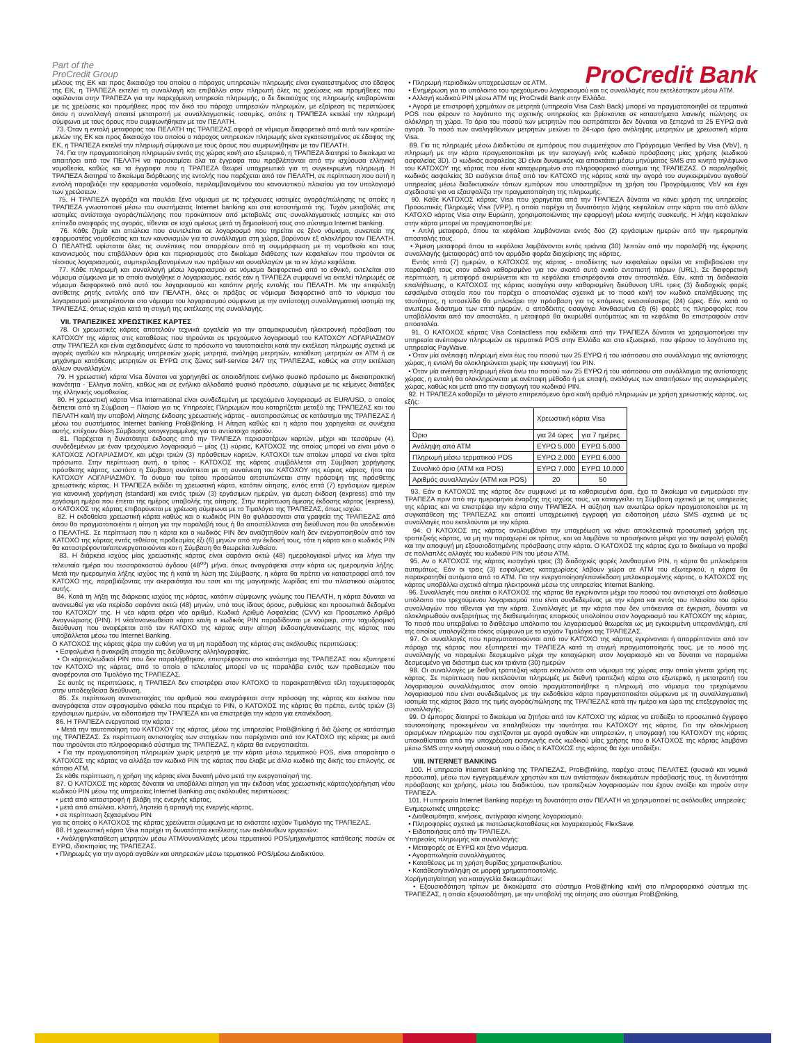Part of the
ProCredit Group
ProCredit Bank
μέλους της ΕΚ και προς δικαιούχο του οποίου ο πάροχος υπηρεσιών πληρωμής είναι εγκατεστημένος στο έδαφος της ΕΚ, η ΤΡΑΠΕΖΑ εκτελεί τη συναλλαγή και επιβάλλει στον πληρωτή όλες τις χρεώσεις και προμήθειες που οφείλονται στην ΤΡΑΠΕΖΑ για την παρεχόμενη υπηρεσία πληρωμής, ο δε δικαιούχος της πληρωμής επιβαρύνεται με τις χρεώσεις και προμήθειες προς τον δικό του πάροχο υπηρεσιών πληρωμών, με εξαίρεση τις περιπτώσεις όπου η συναλλαγή απαιτεί μετατροπή με συναλλαγματικές ισοτιμίες, οπότε η ΤΡΑΠΕΖΑ εκτελεί την πληρωμή σύμφωνα με τους όρους που συμφωνήθηκαν με τον ΠΕΛΑΤΗ.
73. Όταν η εντολή μεταφοράς του ΠΕΛΑΤΗ της ΤΡΑΠΕΖΑΣ αφορά σε νόμισμα διαφορετικό από αυτά των κρατών-μελών της ΕΚ και προς δικαιούχο του οποίου ο πάροχος υπηρεσιών πληρωμής είναι εγκατεστημένος σε έδαφος της ΕΚ, η ΤΡΑΠΕΖΑ εκτελεί την πληρωμή σύμφωνα με τους όρους που συμφωνήθηκαν με τον ΠΕΛΑΤΗ.
74. Για την πραγματοποίηση πληρωμών εντός της χώρας και/ή στο εξωτερικό, η ΤΡΑΠΕΖΑ διατηρεί το δικαίωμα να απαιτήσει από τον ΠΕΛΑΤΗ να προσκομίσει όλα τα έγγραφα που προβλέπονται από την ισχύουσα ελληνική νομοθεσία, καθώς και τα έγγραφα που η ΤΡΑΠΕΖΑ θεωρεί υποχρεωτικά για τη συγκεκριμένη πληρωμή. Η ΤΡΑΠΕΖΑ διατηρεί το δικαίωμα διόρθωσης της εντολής που παρέχεται από τον ΠΕΛΑΤΗ, σε περίπτωση που αυτή η εντολή παραβιάζει την εφαρμοστέα νομοθεσία, περιλαμβανομένου του κανονιστικού πλαισίου για τον υπολογισμό των χρεώσεων.
75. Η ΤΡΑΠΕΖΑ αγοράζει και πουλάει ξένο νόμισμα με τις τρέχουσες ισοτιμίες αγοράς/πώλησης τις οποίες η ΤΡΑΠΕΖΑ γνωστοποιεί μέσω του συστήματος Internet banking και στα καταστήματά της. Τυχόν μεταβολές στις ισοτιμίες αντίστοιχα αγοράς/πώλησης που προκύπτουν από μεταβολές στις συναλλαγματικές ισοτιμίες και στο επίπεδο αναφοράς της αγοράς, τίθενται σε ισχύ αμέσως μετά τη δημοσίευσή τους στο σύστημα Internet banking.
76. Κάθε ζημία και απώλεια που συντελείται σε λογαριασμό που τηρείται σε ξένο νόμισμα, συνεπεία της εφαρμοστέας νομοθεσίας και των κανονισμών για το συνάλλαγμα στη χώρα, βαρύνουν εξ ολοκλήρου τον ΠΕΛΑΤΗ. Ο ΠΕΛΑΤΗΣ υφίσταται όλες τις συνέπειες που απορρέουν από τη συμμόρφωση με τη νομοθεσία και τους κανονισμούς που επιβάλλουν όρια και περιορισμούς στο δικαίωμα διάθεσης των κεφαλαίων που τηρούνται σε τέτοιους λογαριασμούς, συμπεριλαμβανομένων των πράξεων και συναλλαγών με τα εν λόγω κεφάλαια.
77. Κάθε πληρωμή και συναλλαγή μέσω λογαριασμού σε νόμισμα διαφορετικό από το εθνικό, εκτελείται στο νόμισμα σύμφωνα με το οποίο ανοίχθηκε ο λογαριασμός, εκτός εάν η ΤΡΑΠΕΖΑ συμφωνεί να εκτελεί πληρωμές σε νόμισμα διαφορετικό από αυτό του λογαριασμού και κατόπιν ρητής εντολής του ΠΕΛΑΤΗ. Με την επιφύλαξη αντίθετης ρητής εντολής από τον ΠΕΛΑΤΗ, όλες οι πράξεις σε νόμισμα διαφορετικό από το νόμισμα του λογαριασμού μετατρέπονται στο νόμισμα του λογαριασμού σύμφωνα με την αντίστοιχη συναλλαγματική ισοτιμία της ΤΡΑΠΕΖΑΣ, όπως ισχύει κατά τη στιγμή της εκτέλεσης της συναλλαγής.
VII. ΤΡΑΠΕΖΙΚΕΣ ΧΡΕΩΣΤΙΚΕΣ ΚΑΡΤΕΣ
78. Οι χρεωστικές κάρτες αποτελούν τεχνικά εργαλεία για την απομακρυσμένη ηλεκτρονική πρόσβαση του ΚΑΤΟΧΟΥ της κάρτας στις καταθέσεις που τηρούνται σε τρεχούμενο λογαριασμό του ΚΑΤΟΧΟΥ ΛΟΓΑΡΙΑΣΜΟΥ στην ΤΡΑΠΕΖΑ και είναι σχεδιασμένες ώστε το πρόσωπο να ταυτοποιείται κατά την εκτέλεση πληρωμής σχετικά με αγορές αγαθών και πληρωμής υπηρεσιών χωρίς μετρητά, ανάληψη μετρητών, κατάθεση μετρητών σε ΑΤΜ ή σε μηχάνημα κατάθεσης μετρητών σε ΕΥΡΩ στις ζώνες self-service 24/7 της ΤΡΑΠΕΖΑΣ, καθώς και στην εκτέλεση άλλων συναλλαγών.
79. Η χρεωστική κάρτα Visa δύναται να χορηγηθεί σε οποιοδήποτε ενήλικο φυσικό πρόσωπο με δικαιοπρακτική ικανότητα - Έλληνα πολίτη, καθώς και σε ενήλικο αλλοδαπό φυσικό πρόσωπο, σύμφωνα με τις κείμενες διατάξεις της ελληνικής νομοθεσίας.
80. Η χρεωστική κάρτα Visa International είναι συνδεδεμένη με τρεχούμενο λογαριασμό σε EUR/USD, ο οποίος διέπεται από τη Σύμβαση – Πλαίσιο για τις Υπηρεσίες Πληρωμών που καταρτίζεται μεταξύ της ΤΡΑΠΕΖΑΣ και του ΠΕΛΑΤΗ και/ή την υποβολή Αίτησης έκδοσης χρεωστικής κάρτας - αυτοπροσώπως σε κατάστημα της ΤΡΑΠΕΖΑΣ ή μέσω του συστήματος Internet banking ProB@nking. Η Αίτηση καθώς και η κάρτα που χορηγείται σε συνέχεια αυτής, επέχουν θέση Σύμβασης υπογεγραμμένης για το αντίστοιχο προϊόν.
81. Παρέχεται η δυνατότητα έκδοσης από την ΤΡΑΠΕΖΑ περισσοτέρων καρτών, μέχρι και τεσσάρων (4), συνδεδεμένων με έναν τρεχούμενο λογαριασμό – μίας (1) κύριας, ΚΑΤΟΧΟΣ της οποίας μπορεί να είναι μόνο ο ΚΑΤΟΧΟΣ ΛΟΓΑΡΙΑΣΜΟΥ, και μέχρι τριών (3) πρόσθετων καρτών, ΚΑΤΟΧΟΙ των οποίων μπορεί να είναι τρίτα πρόσωπα. Στην περίπτωση αυτή, ο τρίτος - ΚΑΤΟΧΟΣ της κάρτας συμβάλλεται στη Σύμβαση χορήγησης πρόσθετης κάρτας, ωστόσο η Σύμβαση συνάπτεται με τη συναίνεση του ΚΑΤΟΧΟΥ της κύριας κάρτας, ήτοι του ΚΑΤΟΧΟΥ ΛΟΓΑΡΙΑΣΜΟΥ. Το όνομα του τρίτου προσώπου αποτυπώνεται στην πρόσοψη της πρόσθετης χρεωστικής κάρτας. Η ΤΡΑΠΕΖΑ εκδίδει τη χρεωστική κάρτα, κατόπιν αίτησης, εντός επτά (7) εργάσιμων ημερών για κανονική χορήγηση (standard) και εντός τριών (3) εργάσιμων ημερών, για άμεση έκδοση (express) από την εργάσιμη ημέρα που έπεται της ημέρας υποβολής της αίτησης. Στην περίπτωση άμεσης έκδοσης κάρτας (express), ο ΚΑΤΟΧΟΣ της κάρτας επιβαρύνεται με χρέωση σύμφωνα με το Τιμολόγιο της ΤΡΑΠΕΖΑΣ, όπως ισχύει.
82. Η εκδοθείσα χρεωστική κάρτα καθώς και ο κωδικός PIN θα φυλάσσονται στα γραφεία της ΤΡΑΠΕΖΑΣ από όπου θα πραγματοποιείται η αίτηση για την παραλαβή τους ή θα αποστέλλονται στη διεύθυνση που θα υποδεικνύει ο ΠΕΛΑΤΗΣ. Σε περίπτωση που η κάρτα και ο κωδικός PIN δεν αναζητηθούν και/ή δεν ενεργοποιηθούν από τον ΚΑΤΟΧΟ της κάρτας εντός τεθείσας προθεσμίας έξι (6) μηνών από την έκδοσή τους, τότε η κάρτα και ο κωδικός PIN θα καταστρέφονται/απενεργοποιούνται και η Σύμβαση θα θεωρείται λυθείσα.
83. Η διάρκεια ισχύος μίας χρεωστικής κάρτας είναι σαράντα οκτώ (48) ημερολογιακοί μήνες και λήγει την τελευταία ημέρα του τεσσαρακοστού όγδοου (48<sup>ου</sup>) μήνα, όπως αναγράφεται στην κάρτα ως ημερομηνία λήξης. Μετά την ημερομηνία λήξης ισχύος της ή κατά τη λύση της Σύμβασης, η κάρτα θα πρέπει να καταστραφεί από τον ΚΑΤΟΧΟ της, παραβιάζοντας την ακεραιότητα του τσιπ και της μαγνητικής λωρίδας επί του πλαστικού σώματος αυτής.
84. Κατά τη λήξη της διάρκειας ισχύος της κάρτας, κατόπιν σύμφωνης γνώμης του ΠΕΛΑΤΗ, η κάρτα δύναται να ανανεωθεί για νέα περίοδο σαράντα οκτώ (48) μηνών, υπό τους ίδιους όρους, ρυθμίσεις και προσωπικά δεδομένα του ΚΑΤΟΧΟΥ της. Η νέα κάρτα φέρει νέο αριθμό, Κωδικό Αριθμό Ασφαλείας (CVV) και Προσωπικό Αριθμό Αναγνώρισης (PIN). Η νέα/ανανεωθείσα κάρτα και/ή ο κωδικός PIN παραδίδονται με κούριερ, στην ταχυδρομική διεύθυνση που αναφέρεται από τον ΚΑΤΟΧΟ της κάρτας στην αίτηση έκδοσης/ανανέωσης της κάρτας που υποβάλλεται μέσω του Internet Banking.
Ο ΚΑΤΟΧΟΣ της κάρτας φέρει την ευθύνη για τη μη παράδοση της κάρτας στις ακόλουθες περιπτώσεις:
• Εσφαλμένα ή ανακριβή στοιχεία της διεύθυνσης αλληλογραφίας.
• Οι κάρτες/κωδικοί PIN που δεν παραλήφθηκαν, επιστρέφονται στο κατάστημα της ΤΡΑΠΕΖΑΣ που εξυπηρετεί τον ΚΑΤΟΧΟ της κάρτας, από το οποίο ο τελευταίος μπορεί να τις παραλάβει εντός των προθεσμιών που αναφέρονται στο Τιμολόγιο της ΤΡΑΠΕΖΑΣ.
Σε αυτές τις περιπτώσεις, η ΤΡΑΠΕΖΑ δεν επιστρέφει στον ΚΑΤΟΧΟ τα παρακρατηθέντα τέλη ταχυμεταφοράς στην υποδειχθείσα διεύθυνση.
85. Σε περίπτωση αναντιστοιχίας του αριθμού που αναγράφεται στην πρόσοψη της κάρτας και εκείνου που αναγράφεται στον σφραγισμένο φάκελο που περιέχει το PIN, ο ΚΑΤΟΧΟΣ της κάρτας θα πρέπει, εντός τριών (3) εργάσιμων ημερών, να ειδοποιήσει την ΤΡΑΠΕΖΑ και να επιστρέψει την κάρτα για επανέκδοση.
86. Η ΤΡΑΠΕΖΑ ενεργοποιεί την κάρτα :
• Μετά την ταυτοποίηση του ΚΑΤΟΧΟΥ της κάρτας, μέσω της υπηρεσίας ProB@nking ή διά ζώσης σε κατάστημα της ΤΡΑΠΕΖΑΣ. Σε περίπτωση αντιστοιχίας των στοιχείων που παρέχονται από τον ΚΑΤΟΧΟ της κάρτας με αυτά που τηρούνται στο πληροφοριακό σύστημα της ΤΡΑΠΕΖΑΣ, η κάρτα θα ενεργοποιείται.
• Για την πραγματοποίηση πληρωμών χωρίς μετρητά με την κάρτα μέσω τερματικού POS, είναι απαραίτητο ο ΚΑΤΟΧΟΣ της κάρτας να αλλάξει τον κωδικό PIN της κάρτας που έλαβε με άλλο κωδικό της δικής του επιλογής, σε κάποιο ΑΤΜ.
Σε κάθε περίπτωση, η χρήση της κάρτας είναι δυνατή μόνο μετά την ενεργοποίησή της.
87. Ο ΚΑΤΟΧΟΣ της κάρτας δύναται να υποβάλλει αίτηση για την έκδοση νέας χρεωστικής κάρτας/χορήγηση νέου κωδικού PIN μέσω της υπηρεσίας Internet Banking στις ακόλουθες περιπτώσεις:
• μετά από καταστροφή ή βλάβη της ενεργής κάρτας,
• μετά από απώλεια, κλοπή, ληστεία ή αρπαγή της ενεργής κάρτας,
• σε περίπτωση ξεχασμένου PIN
για τις οποίες ο ΚΑΤΟΧΟΣ της κάρτας χρεώνεται σύμφωνα με το εκάστοτε ισχύον Τιμολόγιο της ΤΡΑΠΕΖΑΣ.
88. Η χρεωστική κάρτα Visa παρέχει τη δυνατότητα εκτέλεσης των ακόλουθων εργασιών:
• Ανάληψη/κατάθεση μετρητών μέσω ΑΤΜ/συναλλαγές μέσω τερματικού POS/μηχανήματος κατάθεσης ποσών σε ΕΥΡΩ, ιδιοκτησίας της ΤΡΑΠΕΖΑΣ.
• Πληρωμές για την αγορά αγαθών και υπηρεσιών μέσω τερματικού POS/μέσω Διαδικτύου.
• Πληρωμή περιοδικών υποχρεώσεων σε ΑΤΜ.
• Ενημέρωση για το υπόλοιπο του τρεχούμενου λογαριασμού και τις συναλλαγές που εκτελέστηκαν μέσω ΑΤΜ.
• Αλλαγή κωδικού PIN μέσω ΑΤΜ της ProCredit Bank στην Ελλάδα.
• Αγορά με επιστροφή χρημάτων σε μετρητά (υπηρεσία Visa Cash Back) μπορεί να πραγματοποιηθεί σε τερματικά POS που φέρουν το λογότυπο της σχετικής υπηρεσίας και βρίσκονται σε καταστήματα λιανικής πώλησης σε ολόκληρη τη χώρα. Το όριο του ποσού των μετρητών που εισπράττεται δεν δύναται να ξεπερνά τα 25 ΕΥΡΩ ανά αγορά. Το ποσό των αναληφθέντων μετρητών μειώνει το 24-ωρο όριο ανάληψης μετρητών με χρεωστική κάρτα Visa.
89. Για τις πληρωμές μέσω Διαδικτύου σε εμπόρους που συμμετέχουν στο Πρόγραμμα Verified by Visa (VbV), η πληρωμή με την κάρτα πραγματοποιείται με την εισαγωγή ενός κωδικού πρόσβασης μίας χρήσης (κωδικού ασφαλείας 3D). Ο κωδικός ασφαλείας 3D είναι δυναμικός και αποκτάται μέσω μηνύματος SMS στο κινητό τηλέφωνο του ΚΑΤΟΧΟΥ της κάρτας που είναι καταχωρημένο στο πληροφοριακό σύστημα της ΤΡΑΠΕΖΑΣ. Ο παραληφθείς κωδικός ασφαλείας 3D εισάγεται άπαξ από τον ΚΑΤΟΧΟ της κάρτας κατά την αγορά του συγκεκριμένου αγαθού/υπηρεσίας μέσω διαδικτυακών τόπων εμπόρων που υποστηρίζουν τη χρήση του Προγράμματος VbV και έχει σχεδιαστεί για να εξασφαλίζει την πραγματοποίηση της πληρωμής.
90. Κάθε ΚΑΤΟΧΟΣ κάρτας Visa που χορηγείται από την ΤΡΑΠΕΖΑ δύναται να κάνει χρήση της υπηρεσίας Προσωπικές Πληρωμές Visa (VPP), η οποία παρέχει τη δυνατότητα λήψης κεφαλαίων στην κάρτα του από άλλον ΚΑΤΟΧΟ κάρτας Visa στην Ευρώπη, χρησιμοποιώντας την εφαρμογή μέσω κινητής συσκευής. Η λήψη κεφαλαίων στην κάρτα μπορεί να πραγματοποιηθεί με:
• Απλή μεταφορά, όπου τα κεφάλαια λαμβάνονται εντός δύο (2) εργάσιμων ημερών από την ημερομηνία αποστολής τους.
• Άμεση μεταφορά όπου τα κεφάλαια λαμβάνονται εντός τριάντα (30) λεπτών από την παραλαβή της έγκρισης συναλλαγής (μεταφοράς) από τον αρμόδιο φορέα διαχείρισης της κάρτας.
Εντός επτά (7) ημερών, ο ΚΑΤΟΧΟΣ της κάρτας - αποδέκτης των κεφαλαίων οφείλει να επιβεβαιώσει την παραλαβή τους στον ειδικά καθορισμένο για τον σκοπό αυτό ενιαίο εντοπιστή πόρων (URL). Σε διαφορετική περίπτωση, η μεταφορά ακυρώνεται και τα κεφάλαια επιστρέφονται στον αποστολέα. Εάν, κατά τη διαδικασία επαλήθευσης, ο ΚΑΤΟΧΟΣ της κάρτας εισαγάγει στην καθορισμένη διεύθυνση URL τρεις (3) διαδοχικές φορές εσφαλμένα στοιχεία που του παρέχει ο αποστολέας σχετικά με το ποσό και/ή τον κωδικό επαλήθευσης της ταυτότητας, η ιστοσελίδα θα μπλοκάρει την πρόσβαση για τις επόμενες εικοσιτέσσερις (24) ώρες. Εάν, κατά το ανωτέρω διάστημα των επτά ημερών, ο αποδέκτης εισαγάγει λανθασμένα έξι (6) φορές τις πληροφορίες που υποβάλλονται από τον αποστολέα, η μεταφορά θα ακυρωθεί αυτόματως και τα κεφάλαια θα επιστραφούν στον αποστολέα.
91. Ο ΚΑΤΟΧΟΣ κάρτας Visa Contactless που εκδίδεται από την ΤΡΑΠΕΖΑ δύναται να χρησιμοποιήσει την υπηρεσία ανέπαφων πληρωμών σε τερματικά POS στην Ελλάδα και στο εξωτερικό, που φέρουν το λογότυπο της υπηρεσίας PayWave.
• Όταν μία ανέπαφη πληρωμή είναι έως του ποσού των 25 ΕΥΡΩ ή του ισόποσου στο συνάλλαγμα της αντίστοιχης χώρας, η εντολή θα ολοκληρώνεται χωρίς την εισαγωγή του PIN.
• Όταν μία ανέπαφη πληρωμή είναι άνω του ποσού των 25 ΕΥΡΩ ή του ισόποσου στο συνάλλαγμα της αντίστοιχης χώρας, η εντολή θα ολοκληρώνεται με ανέπαφη μέθοδο ή με επαφή, αναλόγως των απαιτήσεων της συγκεκριμένης χώρας, καθώς και μετά από την εισαγωγή του κωδικού PIN.
92. Η ΤΡΑΠΕΖΑ καθορίζει το μέγιστο επιτρεπόμενο όριο και/ή αριθμό πληρωμών με χρήση χρεωστικής κάρτας, ως εξής:
| | Χρεωστική κάρτα Visa | |
| --- | --- | --- |
| Όριο | για 24 ώρες | για 7 ημέρες |
| Ανάληψη από ΑΤΜ | ΕΥΡΩ 5.000 | ΕΥΡΩ 5.000 |
| Πληρωμή μέσω τερματικού POS | ΕΥΡΩ 2.000 | ΕΥΡΩ 6.000 |
| Συνολικό όριο (ΑΤΜ και POS) | ΕΥΡΩ 7.000 | ΕΥΡΩ 10.000 |
| Αριθμός συναλλαγών (ΑΤΜ και POS) | 20 | 50 |
93. Εάν ο ΚΑΤΟΧΟΣ της κάρτας δεν συμφωνεί με τα καθορισμένα όρια, έχει το δικαίωμα να ενημερώσει την ΤΡΑΠΕΖΑ πριν από την ημερομηνία έναρξης της ισχύος τους, να καταγγείλει τη Σύμβαση σχετικά με τις υπηρεσίες της κάρτας και να επιστρέψει την κάρτα στην ΤΡΑΠΕΖΑ. Η αύξηση των ανωτέρω ορίων πραγματοποιείται με τη συγκατάθεση της ΤΡΑΠΕΖΑΣ και απαιτεί υποχρεωτική εγγραφή για ειδοποίηση μέσω SMS σχετικά με τις συναλλαγές που εκτελούνται με την κάρτα.
94. Ο ΚΑΤΟΧΟΣ της κάρτας αναλαμβάνει την υποχρέωση να κάνει αποκλειστικά προσωπική χρήση της τραπεζικής κάρτας, να μη την παραχωρεί σε τρίτους, και να λαμβάνει τα προσήκοντα μέτρα για την ασφαλή φύλαξη και την αποφυγή μη εξουσιοδοτημένης πρόσβασης στην κάρτα. Ο ΚΑΤΟΧΟΣ της κάρτας έχει το δικαίωμα να προβεί σε πολλαπλές αλλαγές του κωδικού PIN του μέσω ΑΤΜ.
95. Αν ο ΚΑΤΟΧΟΣ της κάρτας εισαγάγει τρεις (3) διαδοχικές φορές λανθασμένο PIN, η κάρτα θα μπλοκάρεται αυτομάτως. Εάν οι τρεις (3) εσφαλμένες καταχωρίσεις λάβουν χώρα σε ΑΤΜ του εξωτερικού, η κάρτα θα παρακρατηθεί αυτόματα από το ΑΤΜ. Για την ενεργοποίηση/επανέκδοση μπλοκαρισμένης κάρτας, ο ΚΑΤΟΧΟΣ της κάρτας υποβάλλει σχετικό αίτημα ηλεκτρονικά μέσω της υπηρεσίας Internet Banking.
96. Συναλλαγές που αιτείται ο ΚΑΤΟΧΟΣ της κάρτας θα εγκρίνονται μέχρι του ποσού του αντιστοιχεί στο διαθέσιμο υπόλοιπο του τρεχούμενου λογαριασμού που είναι συνδεδεμένος με την κάρτα και εντός του πλαισίου του ορίου συναλλαγών που τίθενται για την κάρτα. Συναλλαγές με την κάρτα που δεν υπόκεινται σε έγκριση, δύναται να ολοκληρωθούν ανεξαρτήτως της διαθεσιμότητας επαρκούς υπολοίπου στον λογαριασμό του ΚΑΤΟΧΟΥ της κάρτας. Το ποσό που υπερβαίνει το διαθέσιμο υπόλοιπο του λογαριασμού θεωρείται ως μη εγκεκριμένη υπερανάληψη, επί της οποίας υπολογίζεται τόκος σύμφωνα με το ισχύον Τιμολόγιο της ΤΡΑΠΕΖΑΣ.
97. Οι συναλλαγές που πραγματοποιούνται από τον ΚΑΤΟΧΟ της κάρτας εγκρίνονται ή απορρίπτονται από τον πάροχο της κάρτας που εξυπηρετεί την ΤΡΑΠΕΖΑ κατά τη στιγμή πραγματοποίησής τους, με το ποσό της συναλλαγής να παραμένει δεσμευμένο μέχρι την καταχώριση στον λογαριασμό και να δύναται να παραμείνει δεσμευμένο για διάστημα έως και τριάντα (30) ημερών
98. Οι συναλλαγές με διεθνή τραπεζική κάρτα εκτελούνται στο νόμισμα της χώρας στην οποία γίνεται χρήση της κάρτας. Σε περίπτωση που εκτελούνται πληρωμές με διεθνή τραπεζική κάρτα στο εξωτερικό, η μετατροπή του λογαριασμού συναλλάγματος στον οποίο πραγματοποιήθηκε η πληρωμή στο νόμισμα του τρεχούμενου λογαριασμού που είναι συνδεδεμένος με την εκδοθείσα κάρτα πραγματοποιείται σύμφωνα με τη συναλλαγματική ισοτιμία της κάρτας βάσει της τιμής αγοράς/πώλησης της ΤΡΑΠΕΖΑΣ κατά την ημέρα και ώρα της επεξεργασίας της συναλλαγής.
99. Ο έμπορος διατηρεί το δικαίωμα να ζητήσει από τον ΚΑΤΟΧΟ της κάρτας να επιδείξει το προσωπικό έγγραφο ταυτοποίησης προκειμένου να επαληθεύσει την ταυτότητα του ΚΑΤΟΧΟΥ της κάρτας. Για την ολοκλήρωση ορισμένων πληρωμών που σχετίζονται με αγορά αγαθών και υπηρεσιών, η υπογραφή του ΚΑΤΟΧΟΥ της κάρτας υποκαθίσταται από την υποχρέωση εισαγωγής ενός κωδικού μίας χρήσης που ο ΚΑΤΟΧΟΣ της κάρτας λαμβάνει μέσω SMS στην κινητή συσκευή που ο ίδιος ο ΚΑΤΟΧΟΣ της κάρτας θα έχει υποδείξει.
VIII. INTERNET BANKING
100. Η υπηρεσία Internet Banking της ΤΡΑΠΕΖΑΣ, ProB@nking, παρέχει στους ΠΕΛΑΤΕΣ (φυσικά και νομικά πρόσωπα), μέσω των εγγεγραμμένων χρηστών και των αντίστοιχων δικαιωμάτων πρόσβασής τους, τη δυνατότητα πρόσβασης και χρήσης, μέσω του διαδικτύου, των τραπεζικών λογαριασμών που έχουν ανοίξει και τηρούν στην ΤΡΑΠΕΖΑ.
101. Η υπηρεσία Internet Banking παρέχει τη δυνατότητα στον ΠΕΛΑΤΗ να χρησιμοποιεί τις ακόλουθες υπηρεσίες:
Ενημερωτικές υπηρεσίες:
• Διαθεσιμότητα, κινήσεις, αντίγραφα κίνησης λογαριασμού.
• Πληροφορίες σχετικά με πιστώσεις/καταθέσεις και λογαριασμούς FlexSave.
• Ειδοποιήσεις από την ΤΡΑΠΕΖΑ.
Υπηρεσίες πληρωμής και συναλλαγής:
• Μεταφορές σε ΕΥΡΩ και ξένο νόμισμα.
• Αγοραπωλησία συναλλάγματος.
• Καταθέσεις με τη χρήση θυρίδας χρηματοκιβωτίου.
• Κατάθεση/ανάληψη σε μορφή χρηματαποστολής.
Χορήγηση/αίτηση για καταγγελία δικαιωμάτων:
• Εξουσιοδότηση τρίτων με δικαιώματα στο σύστημα ProB@nking και/ή στο πληροφοριακό σύστημα της ΤΡΑΠΕΖΑΣ, η οποία εξουσιοδότηση, με την υποβολή της αίτησης στο σύστημα ProB@nking,